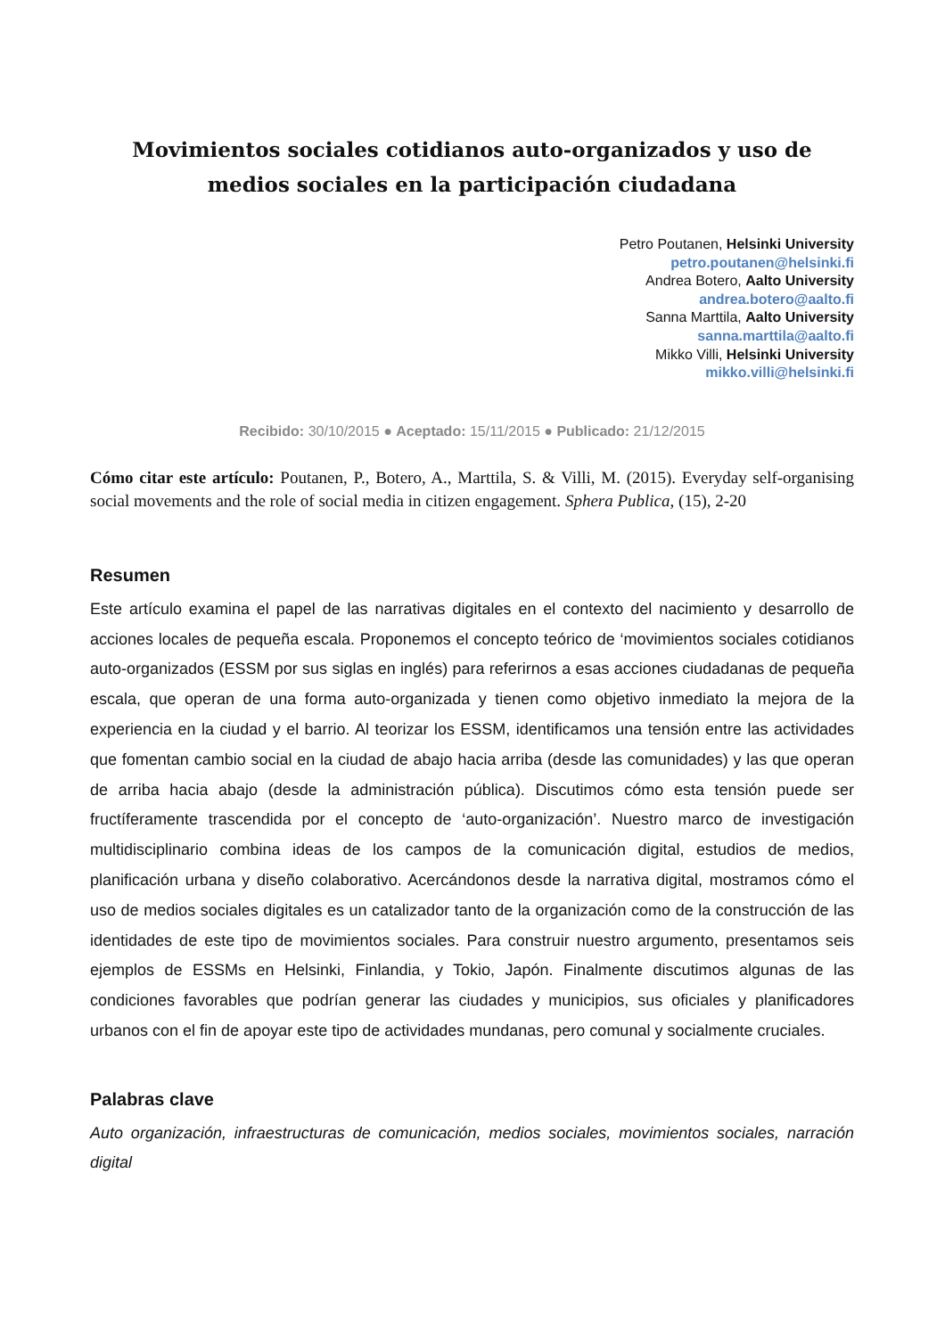Movimientos sociales cotidianos auto-organizados y uso de medios sociales en la participación ciudadana
Petro Poutanen, Helsinki University
petro.poutanen@helsinki.fi
Andrea Botero, Aalto University
andrea.botero@aalto.fi
Sanna Marttila, Aalto University
sanna.marttila@aalto.fi
Mikko Villi, Helsinki University
mikko.villi@helsinki.fi
Recibido: 30/10/2015 ● Aceptado: 15/11/2015 ● Publicado: 21/12/2015
Cómo citar este artículo: Poutanen, P., Botero, A., Marttila, S. & Villi, M. (2015). Everyday self-organising social movements and the role of social media in citizen engagement. Sphera Publica, (15), 2-20
Resumen
Este artículo examina el papel de las narrativas digitales en el contexto del nacimiento y desarrollo de acciones locales de pequeña escala. Proponemos el concepto teórico de ‘movimientos sociales cotidianos auto-organizados (ESSM por sus siglas en inglés) para referirnos a esas acciones ciudadanas de pequeña escala, que operan de una forma auto-organizada y tienen como objetivo inmediato la mejora de la experiencia en la ciudad y el barrio. Al teorizar los ESSM, identificamos una tensión entre las actividades que fomentan cambio social en la ciudad de abajo hacia arriba (desde las comunidades) y las que operan de arriba hacia abajo (desde la administración pública). Discutimos cómo esta tensión puede ser fructíferamente trascendida por el concepto de ‘auto-organización’. Nuestro marco de investigación multidisciplinario combina ideas de los campos de la comunicación digital, estudios de medios, planificación urbana y diseño colaborativo. Acercándonos desde la narrativa digital, mostramos cómo el uso de medios sociales digitales es un catalizador tanto de la organización como de la construcción de las identidades de este tipo de movimientos sociales. Para construir nuestro argumento, presentamos seis ejemplos de ESSMs en Helsinki, Finlandia, y Tokio, Japón. Finalmente discutimos algunas de las condiciones favorables que podrían generar las ciudades y municipios, sus oficiales y planificadores urbanos con el fin de apoyar este tipo de actividades mundanas, pero comunal y socialmente cruciales.
Palabras clave
Auto organización, infraestructuras de comunicación, medios sociales, movimientos sociales, narración digital